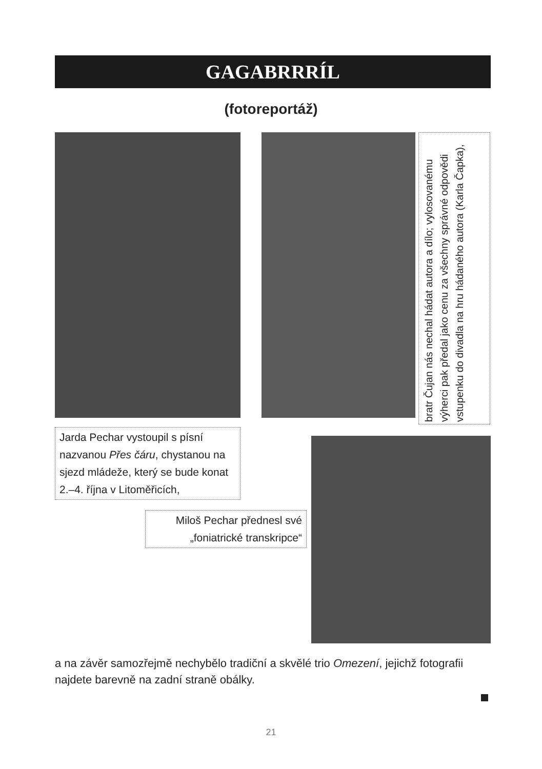GAGABRRRÍL
(fotoreportáž)
bratr Čujan nás nechal hádat autora a dílo; vylosovanému výherci pak předal jako cenu za všechny správné odpovědi vstupenku do divadla na hru hádaného autora (Karla Čapka),
Jarda Pechar vystoupil s písní nazvanou Přes čáru, chystanou na sjezd mládeže, který se bude konat 2.–4. října v Litoměřicích,
Miloš Pechar přednesl své „foniatrické transkripce“
a na závěr samozřejmě nechybělo tradiční a skvělé trio Omezení, jejichž fotografii najdete barevně na zadní straně obálky.
21